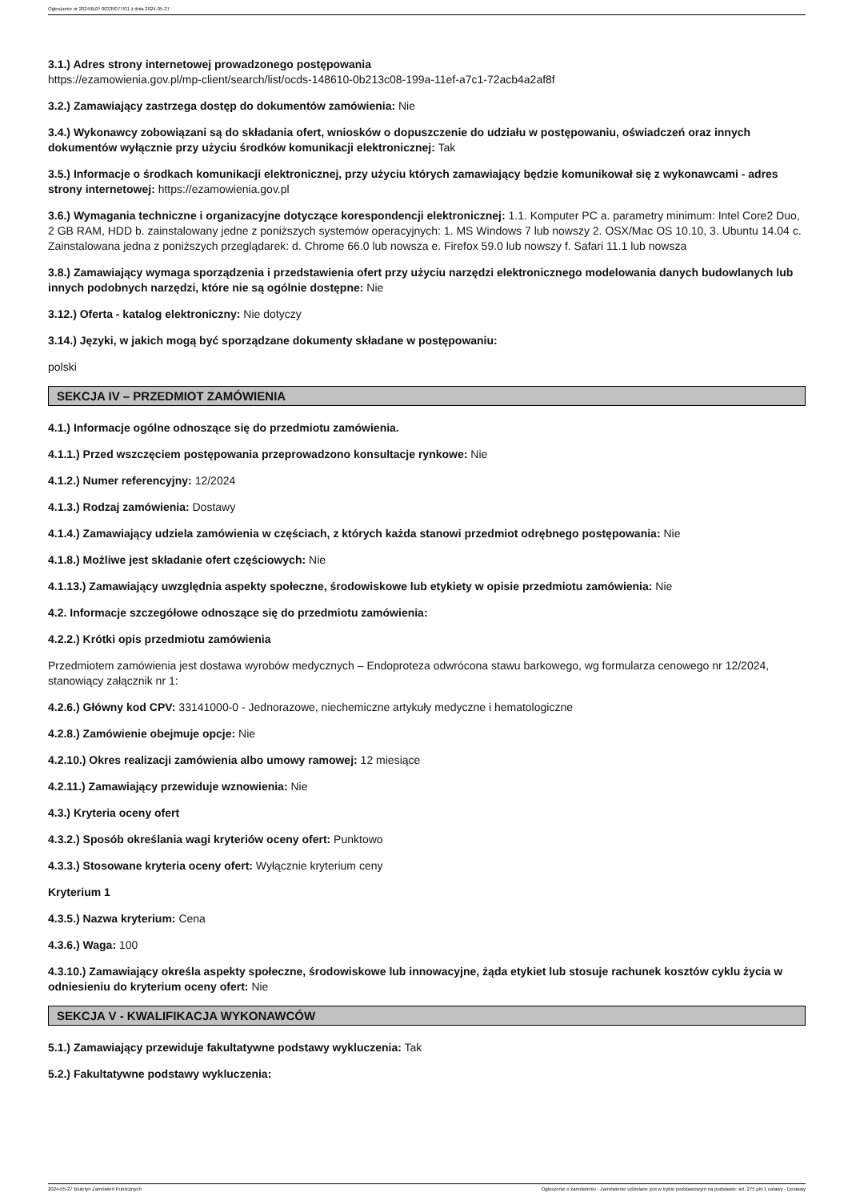Ogłoszenie nr 2024/BZP 00339077/01 z dnia 2024-05-27
3.1.) Adres strony internetowej prowadzonego postępowania
https://ezamowienia.gov.pl/mp-client/search/list/ocds-148610-0b213c08-199a-11ef-a7c1-72acb4a2af8f
3.2.) Zamawiający zastrzega dostęp do dokumentów zamówienia: Nie
3.4.) Wykonawcy zobowiązani są do składania ofert, wniosków o dopuszczenie do udziału w postępowaniu, oświadczeń oraz innych dokumentów wyłącznie przy użyciu środków komunikacji elektronicznej: Tak
3.5.) Informacje o środkach komunikacji elektronicznej, przy użyciu których zamawiający będzie komunikował się z wykonawcami - adres strony internetowej: https://ezamowienia.gov.pl
3.6.) Wymagania techniczne i organizacyjne dotyczące korespondencji elektronicznej: 1.1. Komputer PC a. parametry minimum: Intel Core2 Duo, 2 GB RAM, HDD b. zainstalowany jedne z poniższych systemów operacyjnych: 1. MS Windows 7 lub nowszy 2. OSX/Mac OS 10.10, 3. Ubuntu 14.04 c. Zainstalowana jedna z poniższych przeglądarek: d. Chrome 66.0 lub nowsza e. Firefox 59.0 lub nowszy f. Safari 11.1 lub nowsza
3.8.) Zamawiający wymaga sporządzenia i przedstawienia ofert przy użyciu narzędzi elektronicznego modelowania danych budowlanych lub innych podobnych narzędzi, które nie są ogólnie dostępne: Nie
3.12.) Oferta - katalog elektroniczny: Nie dotyczy
3.14.) Języki, w jakich mogą być sporządzane dokumenty składane w postępowaniu:
polski
SEKCJA IV – PRZEDMIOT ZAMÓWIENIA
4.1.) Informacje ogólne odnoszące się do przedmiotu zamówienia.
4.1.1.) Przed wszczęciem postępowania przeprowadzono konsultacje rynkowe: Nie
4.1.2.) Numer referencyjny: 12/2024
4.1.3.) Rodzaj zamówienia: Dostawy
4.1.4.) Zamawiający udziela zamówienia w częściach, z których każda stanowi przedmiot odrębnego postępowania: Nie
4.1.8.) Możliwe jest składanie ofert częściowych: Nie
4.1.13.) Zamawiający uwzględnia aspekty społeczne, środowiskowe lub etykiety w opisie przedmiotu zamówienia: Nie
4.2. Informacje szczegółowe odnoszące się do przedmiotu zamówienia:
4.2.2.) Krótki opis przedmiotu zamówienia
Przedmiotem zamówienia jest dostawa wyrobów medycznych – Endoproteza odwrócona stawu barkowego, wg formularza cenowego nr 12/2024, stanowiący załącznik nr 1:
4.2.6.) Główny kod CPV: 33141000-0 - Jednorazowe, niechemiczne artykuły medyczne i hematologiczne
4.2.8.) Zamówienie obejmuje opcje: Nie
4.2.10.) Okres realizacji zamówienia albo umowy ramowej: 12 miesiące
4.2.11.) Zamawiający przewiduje wznowienia: Nie
4.3.) Kryteria oceny ofert
4.3.2.) Sposób określania wagi kryteriów oceny ofert: Punktowo
4.3.3.) Stosowane kryteria oceny ofert: Wyłącznie kryterium ceny
Kryterium 1
4.3.5.) Nazwa kryterium: Cena
4.3.6.) Waga: 100
4.3.10.) Zamawiający określa aspekty społeczne, środowiskowe lub innowacyjne, żąda etykiet lub stosuje rachunek kosztów cyklu życia w odniesieniu do kryterium oceny ofert: Nie
SEKCJA V - KWALIFIKACJA WYKONAWCÓW
5.1.) Zamawiający przewiduje fakultatywne podstawy wykluczenia: Tak
5.2.) Fakultatywne podstawy wykluczenia:
2024-05-27 Biuletyn Zamówień Publicznych Ogłoszenie o zamówieniu - Zamówienie udzielane jest w trybie podstawowym na podstawie: art. 275 pkt 1 ustawy - Dostawy